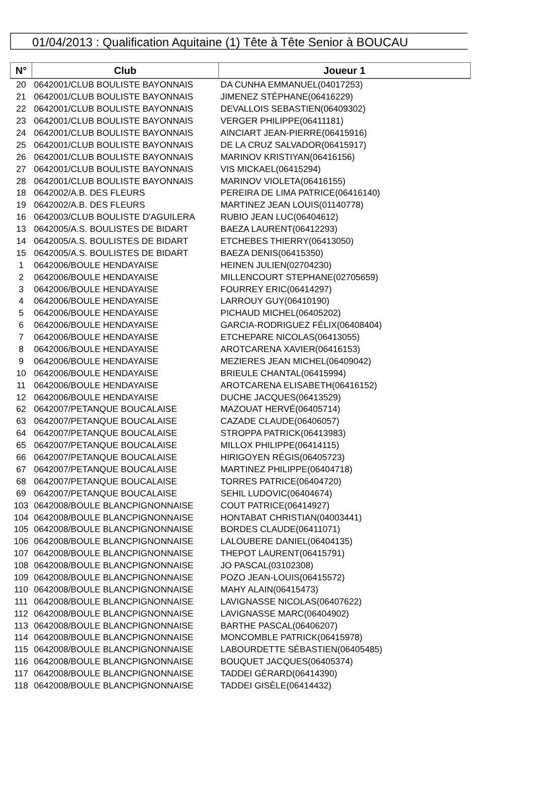01/04/2013 : Qualification Aquitaine (1) Tête à Tête Senior à BOUCAU
| N° | Club | Joueur 1 |
| --- | --- | --- |
| 20 | 0642001/CLUB BOULISTE BAYONNAIS | DA CUNHA EMMANUEL(04017253) |
| 21 | 0642001/CLUB BOULISTE BAYONNAIS | JIMENEZ STÉPHANE(06416229) |
| 22 | 0642001/CLUB BOULISTE BAYONNAIS | DEVALLOIS SEBASTIEN(06409302) |
| 23 | 0642001/CLUB BOULISTE BAYONNAIS | VERGER PHILIPPE(06411181) |
| 24 | 0642001/CLUB BOULISTE BAYONNAIS | AINCIART JEAN-PIERRE(06415916) |
| 25 | 0642001/CLUB BOULISTE BAYONNAIS | DE LA CRUZ SALVADOR(06415917) |
| 26 | 0642001/CLUB BOULISTE BAYONNAIS | MARINOV KRISTIYAN(06416156) |
| 27 | 0642001/CLUB BOULISTE BAYONNAIS | VIS MICKAEL(06415294) |
| 28 | 0642001/CLUB BOULISTE BAYONNAIS | MARINOV VIOLETA(06416155) |
| 18 | 0642002/A.B. DES FLEURS | PEREIRA DE LIMA PATRICE(06416140) |
| 19 | 0642002/A.B. DES FLEURS | MARTINEZ JEAN LOUIS(01140778) |
| 16 | 0642003/CLUB BOULISTE D'AGUILERA | RUBIO JEAN LUC(06404612) |
| 13 | 0642005/A.S. BOULISTES DE BIDART | BAEZA LAURENT(06412293) |
| 14 | 0642005/A.S. BOULISTES DE BIDART | ETCHEBES THIERRY(06413050) |
| 15 | 0642005/A.S. BOULISTES DE BIDART | BAEZA DENIS(06415350) |
| 1 | 0642006/BOULE HENDAYAISE | HEINEN JULIEN(02704230) |
| 2 | 0642006/BOULE HENDAYAISE | MILLENCOURT STEPHANE(02705659) |
| 3 | 0642006/BOULE HENDAYAISE | FOURREY ERIC(06414297) |
| 4 | 0642006/BOULE HENDAYAISE | LARROUY GUY(06410190) |
| 5 | 0642006/BOULE HENDAYAISE | PICHAUD MICHEL(06405202) |
| 6 | 0642006/BOULE HENDAYAISE | GARCIA-RODRIGUEZ FÉLIX(06408404) |
| 7 | 0642006/BOULE HENDAYAISE | ETCHEPARE NICOLAS(06413055) |
| 8 | 0642006/BOULE HENDAYAISE | AROTCARENA XAVIER(06416153) |
| 9 | 0642006/BOULE HENDAYAISE | MEZIERES JEAN MICHEL(06409042) |
| 10 | 0642006/BOULE HENDAYAISE | BRIEULE CHANTAL(06415994) |
| 11 | 0642006/BOULE HENDAYAISE | AROTCARENA ELISABETH(06416152) |
| 12 | 0642006/BOULE HENDAYAISE | DUCHE JACQUES(06413529) |
| 62 | 0642007/PETANQUE BOUCALAISE | MAZOUAT HERVÉ(06405714) |
| 63 | 0642007/PETANQUE BOUCALAISE | CAZADE CLAUDE(06406057) |
| 64 | 0642007/PETANQUE BOUCALAISE | STROPPA PATRICK(06413983) |
| 65 | 0642007/PETANQUE BOUCALAISE | MILLOX PHILIPPE(06414115) |
| 66 | 0642007/PETANQUE BOUCALAISE | HIRIGOYEN RÉGIS(06405723) |
| 67 | 0642007/PETANQUE BOUCALAISE | MARTINEZ PHILIPPE(06404718) |
| 68 | 0642007/PETANQUE BOUCALAISE | TORRES PATRICE(06404720) |
| 69 | 0642007/PETANQUE BOUCALAISE | SEHIL LUDOVIC(06404674) |
| 103 | 0642008/BOULE BLANCPIGNONNAISE | COUT PATRICE(06414927) |
| 104 | 0642008/BOULE BLANCPIGNONNAISE | HONTABAT CHRISTIAN(04003441) |
| 105 | 0642008/BOULE BLANCPIGNONNAISE | BORDES CLAUDE(06411071) |
| 106 | 0642008/BOULE BLANCPIGNONNAISE | LALOUBERE DANIEL(06404135) |
| 107 | 0642008/BOULE BLANCPIGNONNAISE | THEPOT LAURENT(06415791) |
| 108 | 0642008/BOULE BLANCPIGNONNAISE | JO PASCAL(03102308) |
| 109 | 0642008/BOULE BLANCPIGNONNAISE | POZO JEAN-LOUIS(06415572) |
| 110 | 0642008/BOULE BLANCPIGNONNAISE | MAHY ALAIN(06415473) |
| 111 | 0642008/BOULE BLANCPIGNONNAISE | LAVIGNASSE NICOLAS(06407622) |
| 112 | 0642008/BOULE BLANCPIGNONNAISE | LAVIGNASSE MARC(06404902) |
| 113 | 0642008/BOULE BLANCPIGNONNAISE | BARTHE PASCAL(06406207) |
| 114 | 0642008/BOULE BLANCPIGNONNAISE | MONCOMBLE PATRICK(06415978) |
| 115 | 0642008/BOULE BLANCPIGNONNAISE | LABOURDETTE SÉBASTIEN(06405485) |
| 116 | 0642008/BOULE BLANCPIGNONNAISE | BOUQUET JACQUES(06405374) |
| 117 | 0642008/BOULE BLANCPIGNONNAISE | TADDEI GÉRARD(06414390) |
| 118 | 0642008/BOULE BLANCPIGNONNAISE | TADDEI GISÈLE(06414432) |